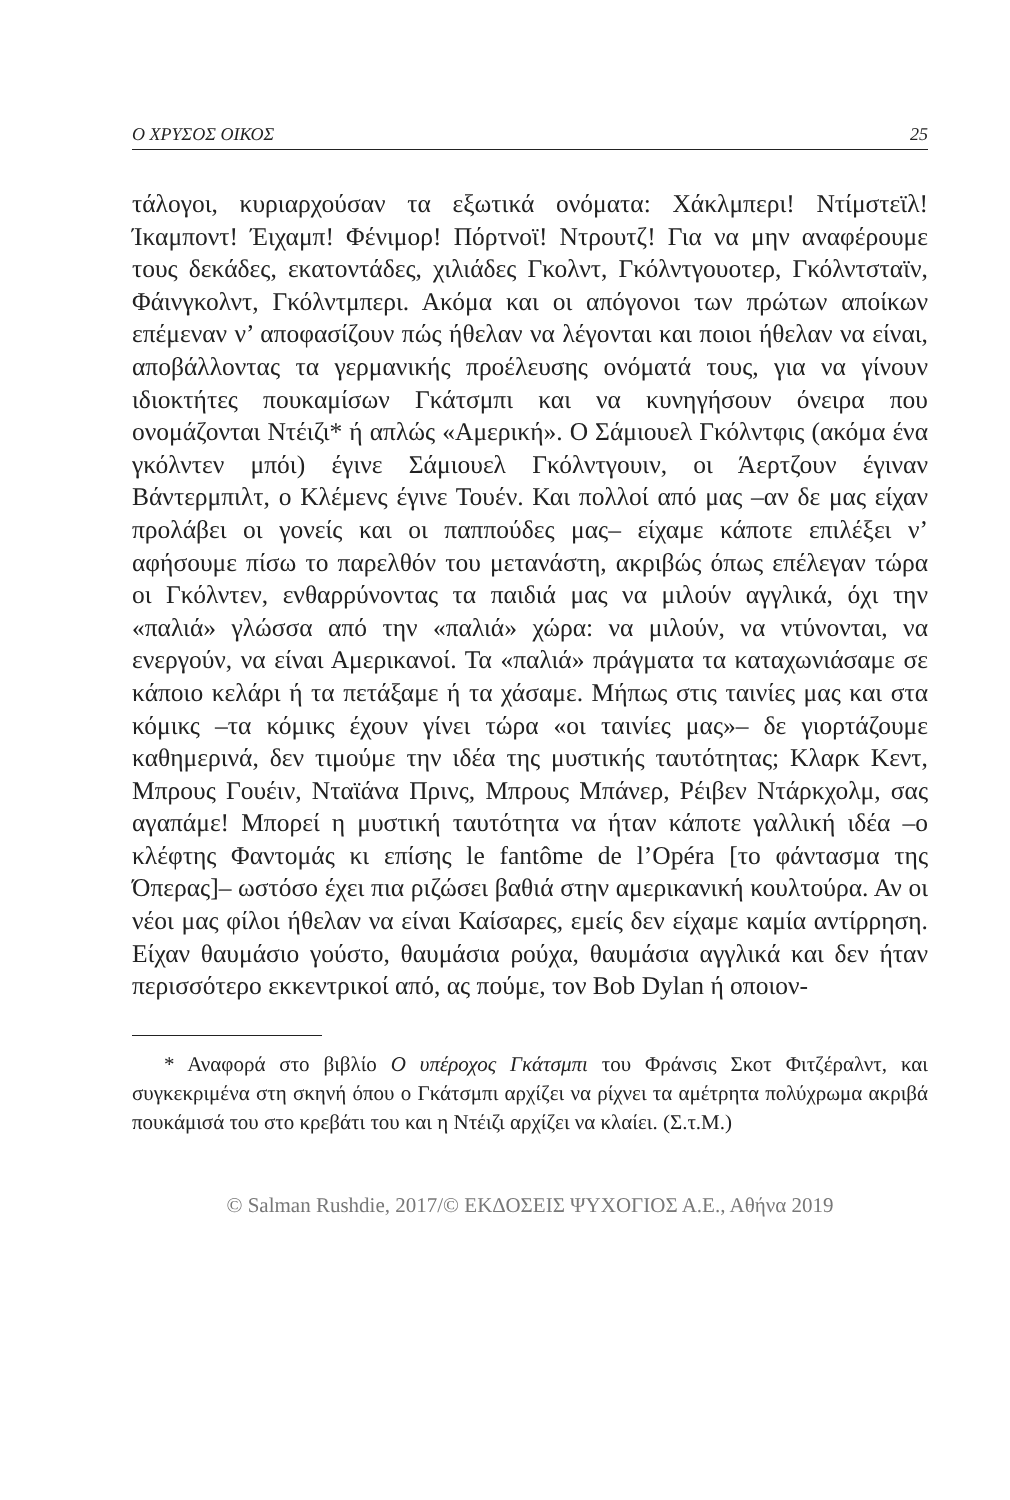Ο ΧΡΥΣΟΣ ΟΙΚΟΣ 25
τάλογοι, κυριαρχούσαν τα εξωτικά ονόματα: Χάκλμπερι! Ντίμστεϊλ! Ίκαμποντ! Έιχαμπ! Φένιμορ! Πόρτνοϊ! Ντρουτζ! Για να μην αναφέρουμε τους δεκάδες, εκατοντάδες, χιλιάδες Γκολντ, Γκόλντγουοτερ, Γκόλντσταϊν, Φάινγκολντ, Γκόλντμπερι. Ακόμα και οι απόγονοι των πρώτων αποίκων επέμεναν ν’ αποφασίζουν πώς ήθελαν να λέγονται και ποιοι ήθελαν να είναι, αποβάλλοντας τα γερμανικής προέλευσης ονόματά τους, για να γίνουν ιδιοκτήτες πουκαμίσων Γκάτσμπι και να κυνηγήσουν όνειρα που ονομάζονται Ντέιζι* ή απλώς «Αμερική». Ο Σάμιουελ Γκόλντφις (ακόμα ένα γκόλντεν μπόι) έγινε Σάμιουελ Γκόλντγουιν, οι Άερτζουν έγιναν Βάντερμπιλτ, ο Κλέμενς έγινε Τουέν. Και πολλοί από μας –αν δε μας είχαν προλάβει οι γονείς και οι παππούδες μας– είχαμε κάποτε επιλέξει ν’ αφήσουμε πίσω το παρελθόν του μετανάστη, ακριβώς όπως επέλεγαν τώρα οι Γκόλντεν, ενθαρρύνοντας τα παιδιά μας να μιλούν αγγλικά, όχι την «παλιά» γλώσσα από την «παλιά» χώρα: να μιλούν, να ντύνονται, να ενεργούν, να είναι Αμερικανοί. Τα «παλιά» πράγματα τα καταχωνιάσαμε σε κάποιο κελάρι ή τα πετάξαμε ή τα χάσαμε. Μήπως στις ταινίες μας και στα κόμικς –τα κόμικς έχουν γίνει τώρα «οι ταινίες μας»– δε γιορτάζουμε καθημερινά, δεν τιμούμε την ιδέα της μυστικής ταυτότητας; Κλαρκ Κεντ, Μπρους Γουέιν, Νταϊάνα Πρινς, Μπρους Μπάνερ, Ρέιβεν Ντάρκχολμ, σας αγαπάμε! Μπορεί η μυστική ταυτότητα να ήταν κάποτε γαλλική ιδέα –ο κλέφτης Φαντομάς κι επίσης le fantôme de l’Opéra [το φάντασμα της Όπερας]– ωστόσο έχει πια ριζώσει βαθιά στην αμερικανική κουλτούρα. Αν οι νέοι μας φίλοι ήθελαν να είναι Καίσαρες, εμείς δεν είχαμε καμία αντίρρηση. Είχαν θαυμάσιο γούστο, θαυμάσια ρούχα, θαυμάσια αγγλικά και δεν ήταν περισσότερο εκκεντρικοί από, ας πούμε, τον Bob Dylan ή οποιον-
* Αναφορά στο βιβλίο Ο υπέροχος Γκάτσμπι του Φράνσις Σκοτ Φιτζέραλντ, και συγκεκριμένα στη σκηνή όπου ο Γκάτσμπι αρχίζει να ρίχνει τα αμέτρητα πολύχρωμα ακριβά πουκάμισά του στο κρεβάτι του και η Ντέιζι αρχίζει να κλαίει. (Σ.τ.Μ.)
© Salman Rushdie, 2017/© ΕΚΔΟΣΕΙΣ ΨΥΧΟΓΙΟΣ Α.Ε., Αθήνα 2019